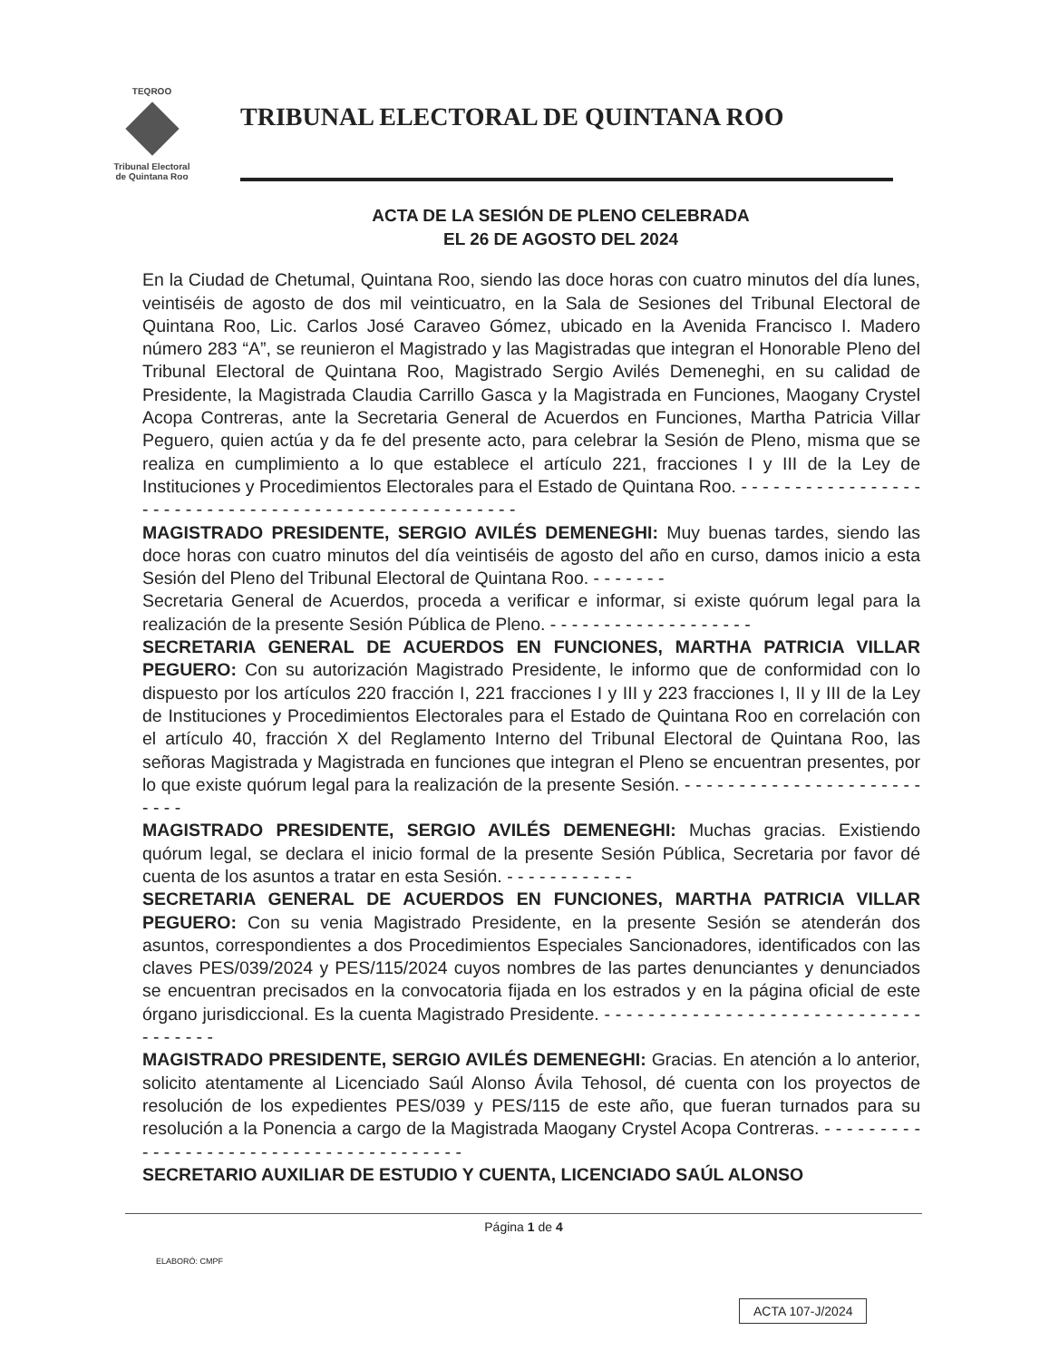TEQROO
Tribunal Electoral
de Quintana Roo
TRIBUNAL ELECTORAL DE QUINTANA ROO
ACTA DE LA SESIÓN DE PLENO CELEBRADA
EL 26 DE AGOSTO DEL 2024
En la Ciudad de Chetumal, Quintana Roo, siendo las doce horas con cuatro minutos del día lunes, veintiséis de agosto de dos mil veinticuatro, en la Sala de Sesiones del Tribunal Electoral de Quintana Roo, Lic. Carlos José Caraveo Gómez, ubicado en la Avenida Francisco I. Madero número 283 “A”, se reunieron el Magistrado y las Magistradas que integran el Honorable Pleno del Tribunal Electoral de Quintana Roo, Magistrado Sergio Avilés Demeneghi, en su calidad de Presidente, la Magistrada Claudia Carrillo Gasca y la Magistrada en Funciones, Maogany Crystel Acopa Contreras, ante la Secretaria General de Acuerdos en Funciones, Martha Patricia Villar Peguero, quien actúa y da fe del presente acto, para celebrar la Sesión de Pleno, misma que se realiza en cumplimiento a lo que establece el artículo 221, fracciones I y III de la Ley de Instituciones y Procedimientos Electorales para el Estado de Quintana Roo. - - - - - - - - - - - - - - - - - - - - - - - - - - - - - - - - - - - - - - - - - - - - - - - - - - - -
MAGISTRADO PRESIDENTE, SERGIO AVILÉS DEMENEGHI: Muy buenas tardes, siendo las doce horas con cuatro minutos del día veintiséis de agosto del año en curso, damos inicio a esta Sesión del Pleno del Tribunal Electoral de Quintana Roo. - - - - - - -
Secretaria General de Acuerdos, proceda a verificar e informar, si existe quórum legal para la realización de la presente Sesión Pública de Pleno. - - - - - - - - - - - - - - - - - - -
SECRETARIA GENERAL DE ACUERDOS EN FUNCIONES, MARTHA PATRICIA VILLAR PEGUERO: Con su autorización Magistrado Presidente, le informo que de conformidad con lo dispuesto por los artículos 220 fracción I, 221 fracciones I y III y 223 fracciones I, II y III de la Ley de Instituciones y Procedimientos Electorales para el Estado de Quintana Roo en correlación con el artículo 40, fracción X del Reglamento Interno del Tribunal Electoral de Quintana Roo, las señoras Magistrada y Magistrada en funciones que integran el Pleno se encuentran presentes, por lo que existe quórum legal para la realización de la presente Sesión. - - - - - - - - - - - - - - - - - - - - - - - - - -
MAGISTRADO PRESIDENTE, SERGIO AVILÉS DEMENEGHI: Muchas gracias. Existiendo quórum legal, se declara el inicio formal de la presente Sesión Pública, Secretaria por favor dé cuenta de los asuntos a tratar en esta Sesión. - - - - - - - - - - - -
SECRETARIA GENERAL DE ACUERDOS EN FUNCIONES, MARTHA PATRICIA VILLAR PEGUERO: Con su venia Magistrado Presidente, en la presente Sesión se atenderán dos asuntos, correspondientes a dos Procedimientos Especiales Sancionadores, identificados con las claves PES/039/2024 y PES/115/2024 cuyos nombres de las partes denunciantes y denunciados se encuentran precisados en la convocatoria fijada en los estrados y en la página oficial de este órgano jurisdiccional. Es la cuenta Magistrado Presidente. - - - - - - - - - - - - - - - - - - - - - - - - - - - - - - - - - - - -
MAGISTRADO PRESIDENTE, SERGIO AVILÉS DEMENEGHI: Gracias. En atención a lo anterior, solicito atentamente al Licenciado Saúl Alonso Ávila Tehosol, dé cuenta con los proyectos de resolución de los expedientes PES/039 y PES/115 de este año, que fueran turnados para su resolución a la Ponencia a cargo de la Magistrada Maogany Crystel Acopa Contreras. - - - - - - - - - - - - - - - - - - - - - - - - - - - - - - - - - - - - - - -
SECRETARIO AUXILIAR DE ESTUDIO Y CUENTA, LICENCIADO SAÚL ALONSO
Página 1 de 4
ELABORÓ: CMPF
ACTA 107-J/2024